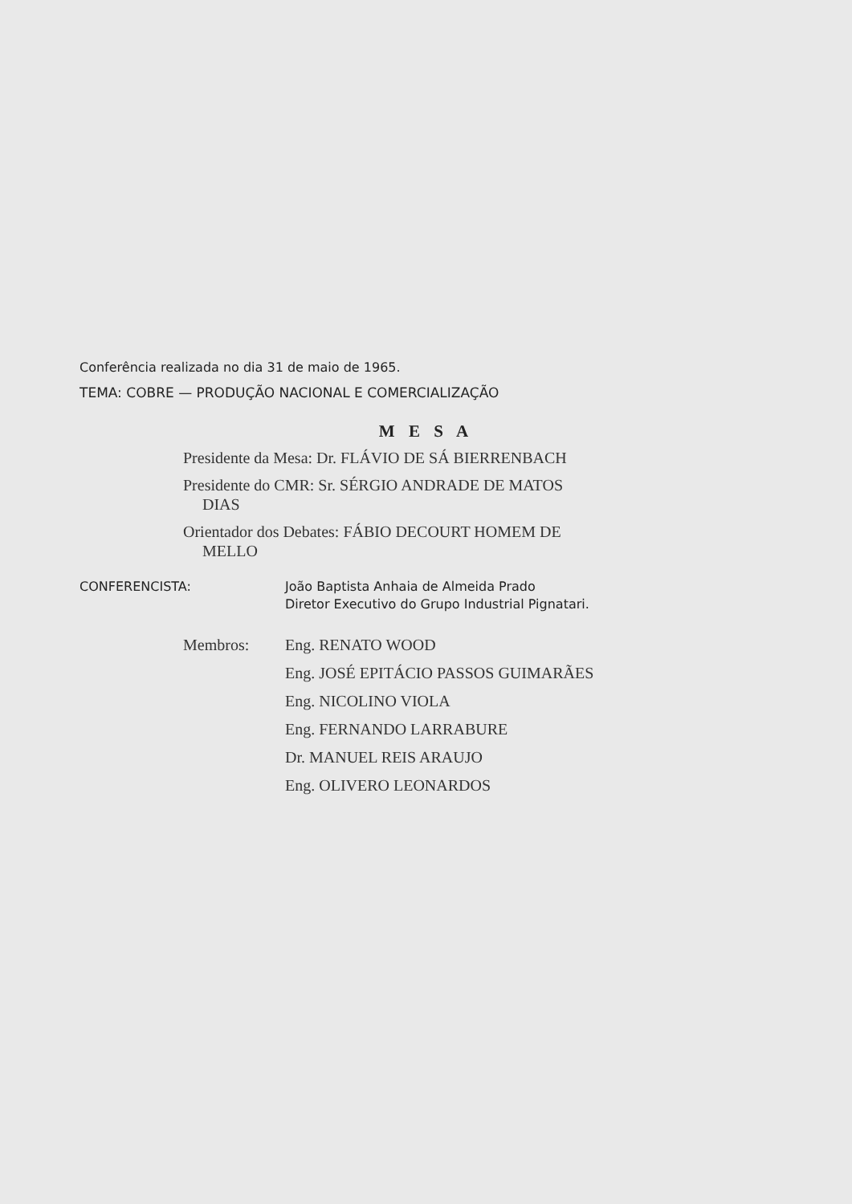Conferência realizada no dia 31 de maio de 1965.
TEMA: COBRE — PRODUÇÃO NACIONAL E COMERCIALIZAÇÃO
M E S A
Presidente da Mesa: Dr. FLÁVIO DE SÁ BIERRENBACH
Presidente do CMR: Sr. SÉRGIO ANDRADE DE MATOS
DIAS
Orientador dos Debates: FÁBIO DECOURT HOMEM DE
MELLO
CONFERENCISTA: João Baptista Anhaia de Almeida Prado
Diretor Executivo do Grupo Industrial Pignatari.
Membros: Eng. RENATO WOOD
Eng. JOSÉ EPITÁCIO PASSOS GUIMARÃES
Eng. NICOLINO VIOLA
Eng. FERNANDO LARRABURE
Dr. MANUEL REIS ARAUJO
Eng. OLIVERO LEONARDOS